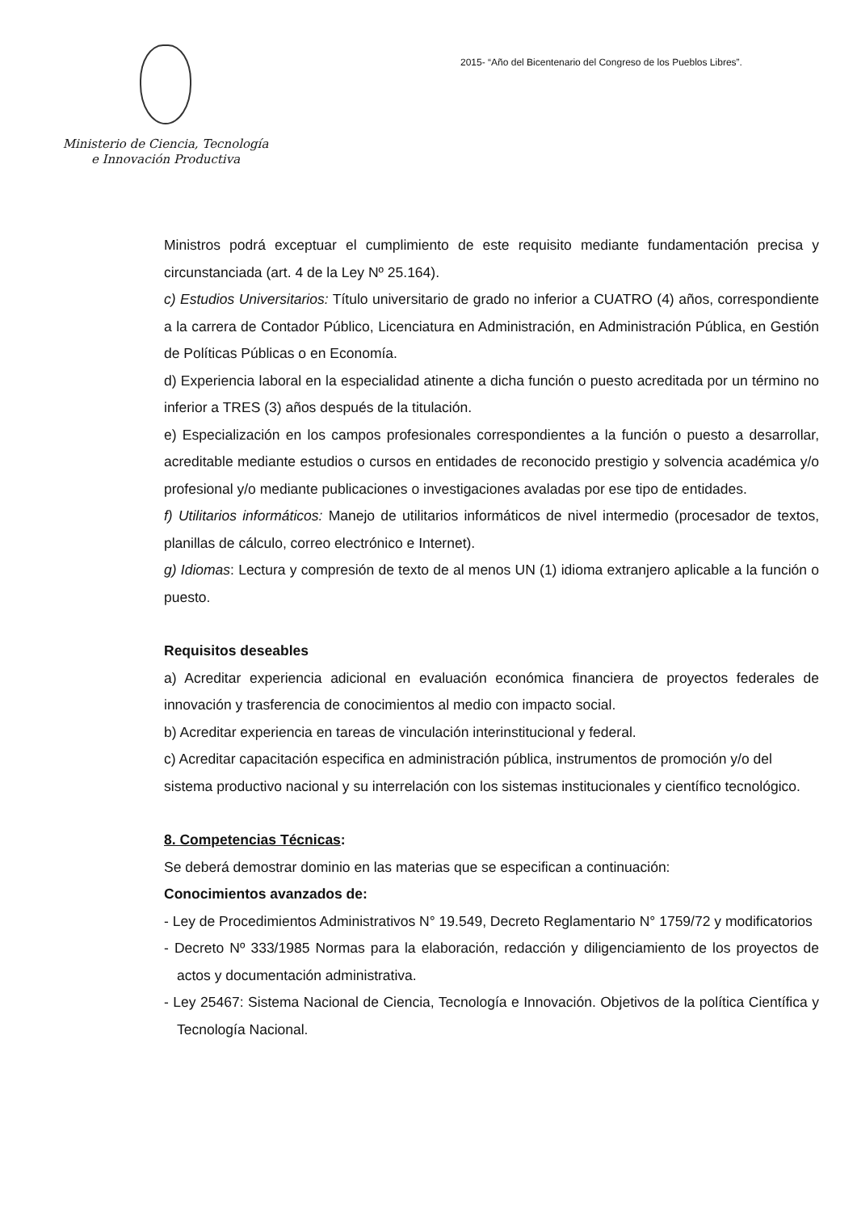Ministerio de Ciencia, Tecnología
e Innovación Productiva
2015- “Año del Bicentenario del Congreso de los Pueblos Libres”.
Ministros podrá exceptuar el cumplimiento de este requisito mediante fundamentación precisa y circunstanciada (art. 4 de la Ley Nº 25.164).
c) Estudios Universitarios: Título universitario de grado no inferior a CUATRO (4) años, correspondiente a la carrera de Contador Público, Licenciatura en Administración, en Administración Pública, en Gestión de Políticas Públicas o en Economía.
d) Experiencia laboral en la especialidad atinente a dicha función o puesto acreditada por un término no inferior a TRES (3) años después de la titulación.
e) Especialización en los campos profesionales correspondientes a la función o puesto a desarrollar, acreditable mediante estudios o cursos en entidades de reconocido prestigio y solvencia académica y/o profesional y/o mediante publicaciones o investigaciones avaladas por ese tipo de entidades.
f) Utilitarios informáticos: Manejo de utilitarios informáticos de nivel intermedio (procesador de textos, planillas de cálculo, correo electrónico e Internet).
g) Idiomas: Lectura y compresión de texto de al menos UN (1) idioma extranjero aplicable a la función o puesto.
Requisitos deseables
a) Acreditar experiencia adicional en evaluación económica financiera de proyectos federales de innovación y trasferencia de conocimientos al medio con impacto social.
b) Acreditar experiencia en tareas de vinculación interinstitucional y federal.
c) Acreditar capacitación especifica en administración pública, instrumentos de promoción y/o del sistema productivo nacional y su interrelación con los sistemas institucionales y científico tecnológico.
8. Competencias Técnicas:
Se deberá demostrar dominio en las materias que se especifican a continuación:
Conocimientos avanzados de:
- Ley de Procedimientos Administrativos N° 19.549, Decreto Reglamentario N° 1759/72 y modificatorios
- Decreto Nº 333/1985 Normas para la elaboración, redacción y diligenciamiento de los proyectos de actos y documentación administrativa.
- Ley 25467: Sistema Nacional de Ciencia, Tecnología e Innovación. Objetivos de la política Científica y Tecnología Nacional.